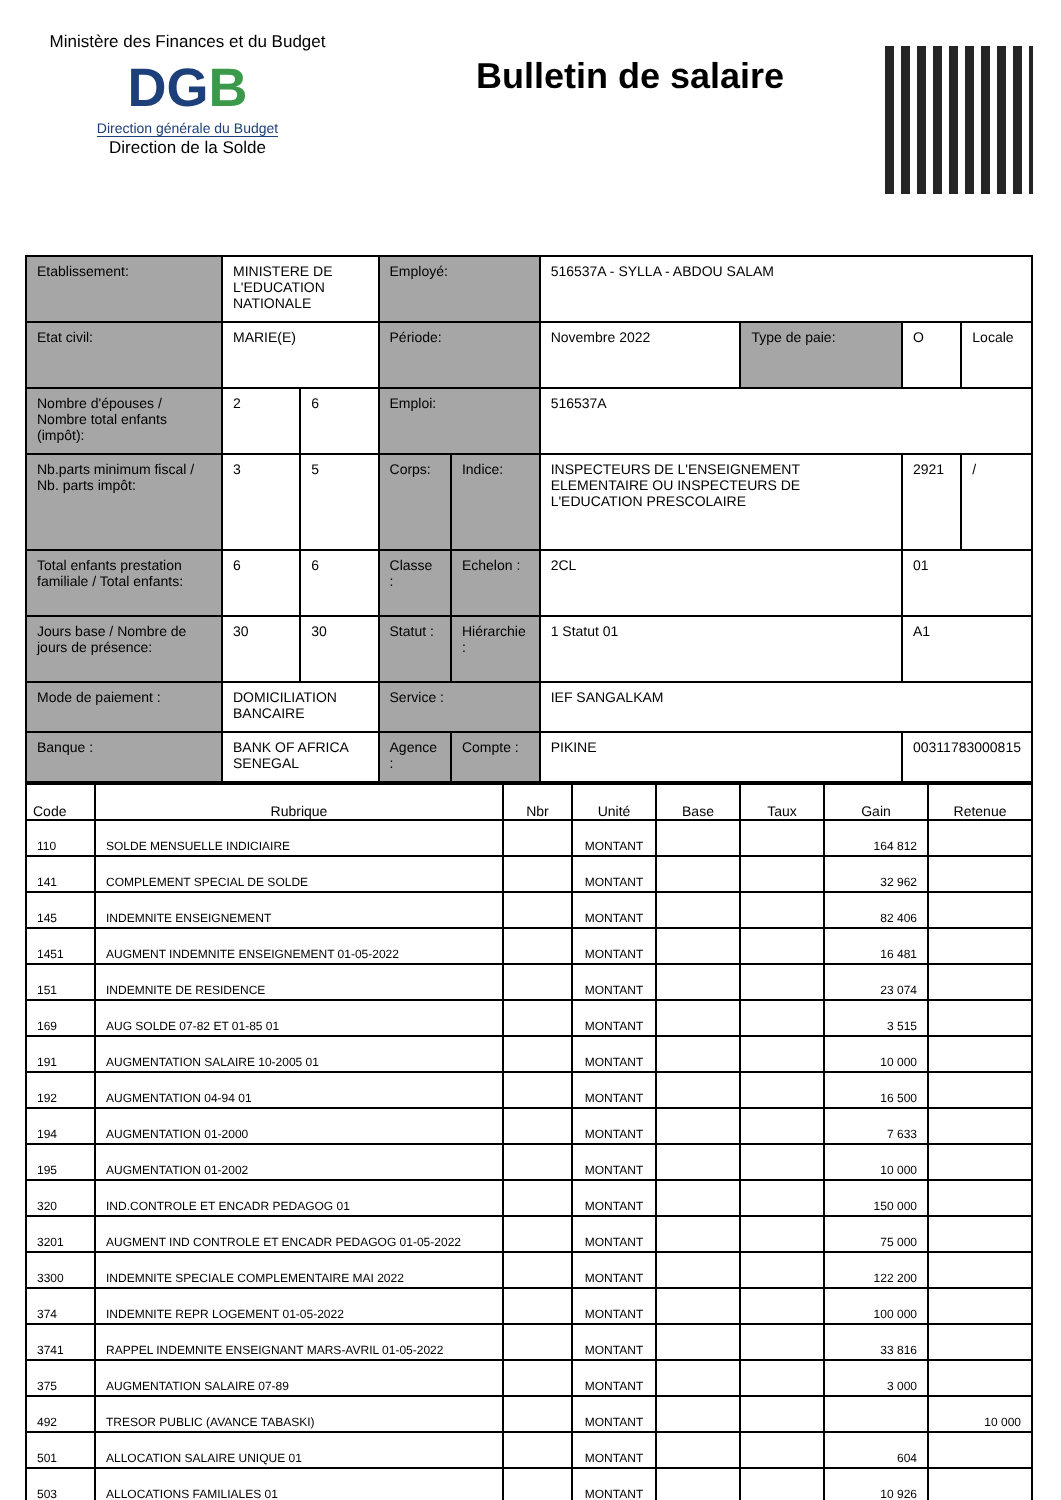Ministère des Finances et du Budget
DGB
Direction générale du Budget
Direction de la Solde
Bulletin de salaire
| Etablissement: | MINISTERE DE L'EDUCATION NATIONALE | | Employé: | | 516537A - SYLLA - ABDOU SALAM | | | |
| Etat civil: | MARIE(E) | | Période: | | Novembre 2022 | Type de paie: | O | Locale |
| Nombre d'épouses / Nombre total enfants (impôt): | 2 | 6 | Emploi: | | 516537A | | | |
| Nb.parts minimum fiscal / Nb. parts impôt: | 3 | 5 | Corps: | Indice: | INSPECTEURS DE L'ENSEIGNEMENT ELEMENTAIRE OU INSPECTEURS DE L'EDUCATION PRESCOLAIRE | | 2921 | / |
| Total enfants prestation familiale / Total enfants: | 6 | 6 | Classe : | Echelon : | 2CL | | 01 | |
| Jours base / Nombre de jours de présence: | 30 | 30 | Statut : | Hiérarchie : | 1 Statut 01 | | A1 | |
| Mode de paiement : | DOMICILIATION BANCAIRE | | Service : | | IEF SANGALKAM | | | |
| Banque : | BANK OF AFRICA SENEGAL | | Agence : | Compte : | PIKINE | | 00311783000815 | |
| Code | Rubrique | Nbr | Unité | Base | Taux | Gain | Retenue |
| --- | --- | --- | --- | --- | --- | --- | --- |
| 110 | SOLDE MENSUELLE INDICIAIRE | | MONTANT | | | 164 812 | |
| 141 | COMPLEMENT SPECIAL DE SOLDE | | MONTANT | | | 32 962 | |
| 145 | INDEMNITE ENSEIGNEMENT | | MONTANT | | | 82 406 | |
| 1451 | AUGMENT INDEMNITE ENSEIGNEMENT 01-05-2022 | | MONTANT | | | 16 481 | |
| 151 | INDEMNITE DE RESIDENCE | | MONTANT | | | 23 074 | |
| 169 | AUG SOLDE 07-82 ET 01-85 01 | | MONTANT | | | 3 515 | |
| 191 | AUGMENTATION SALAIRE 10-2005 01 | | MONTANT | | | 10 000 | |
| 192 | AUGMENTATION 04-94 01 | | MONTANT | | | 16 500 | |
| 194 | AUGMENTATION 01-2000 | | MONTANT | | | 7 633 | |
| 195 | AUGMENTATION 01-2002 | | MONTANT | | | 10 000 | |
| 320 | IND.CONTROLE ET ENCADR PEDAGOG 01 | | MONTANT | | | 150 000 | |
| 3201 | AUGMENT IND CONTROLE ET ENCADR PEDAGOG 01-05-2022 | | MONTANT | | | 75 000 | |
| 3300 | INDEMNITE SPECIALE COMPLEMENTAIRE MAI 2022 | | MONTANT | | | 122 200 | |
| 374 | INDEMNITE REPR LOGEMENT 01-05-2022 | | MONTANT | | | 100 000 | |
| 3741 | RAPPEL INDEMNITE ENSEIGNANT MARS-AVRIL 01-05-2022 | | MONTANT | | | 33 816 | |
| 375 | AUGMENTATION SALAIRE 07-89 | | MONTANT | | | 3 000 | |
| 492 | TRESOR PUBLIC (AVANCE TABASKI) | | MONTANT | | | | 10 000 |
| 501 | ALLOCATION SALAIRE UNIQUE 01 | | MONTANT | | | 604 | |
| 503 | ALLOCATIONS FAMILIALES 01 | | MONTANT | | | 10 926 | |